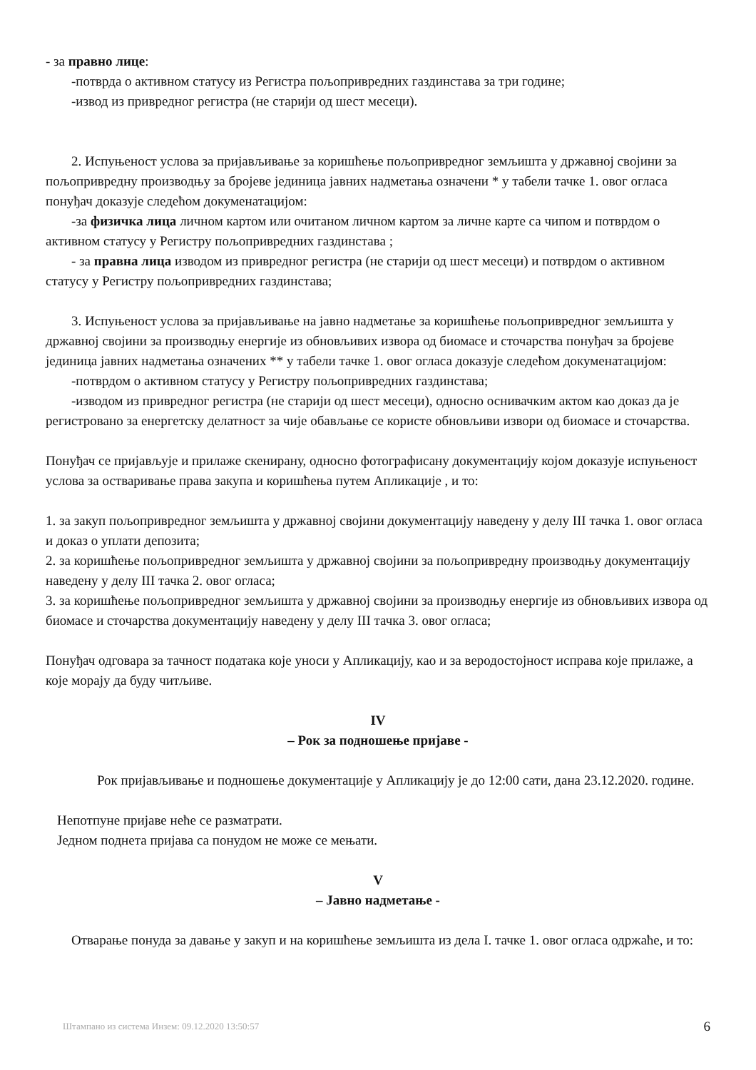- за правно лице:
-потврда о активном статусу из Регистра пољопривредних газдинстава за три године;
-извод из привредног регистра (не старији од шест месеци).
2. Испуњеност услова за пријављивање за коришћење пољопривредног земљишта у државној својини за пољопривредну производњу за бројеве јединица јавних надметања означени * у табели тачке 1. овог огласа понуђач доказује следећом докуменатацијом:
-за физичка лица личном картом или очитаном личном картом за личне карте са чипом и потврдом о активном статусу у Регистру пољопривредних газдинстава ;
- за правна лица изводом из привредног регистра (не старији од шест месеци) и потврдом о активном статусу у Регистру пољопривредних газдинстава;
3. Испуњеност услова за пријављивање на јавно надметање за коришћење пољопривредног земљишта у државној својини за производњу енергије из обновљивих извора од биомасе и сточарства понуђач за бројеве јединица јавних надметања означених ** у табели тачке 1. овог огласа доказује следећом докуменатацијом:
-потврдом о активном статусу у Регистру пољопривредних газдинстава;
-изводом из привредног регистра (не старији од шест месеци), односно оснивачким актом као доказ да је регистровано за енергетску делатност за чије обављање се користе обновљиви извори од биомасе и сточарства.
Понуђач се пријављује и прилаже скенирану, односно фотографисану документацију којом доказује испуњеност услова за остваривање права закупа и коришћења путем Апликације , и то:
1. за закуп пољопривредног земљишта у државној својини документацију наведену у делу III тачка 1. овог огласа и доказ о уплати депозита;
2. за коришћење пољопривредног земљишта у државној својини за пољопривредну производњу документацију наведену у делу III тачка 2. овог огласа;
3. за коришћење пољопривредног земљишта у државној својини за производњу енергије из обновљивих извора од биомасе и сточарства документацију наведену у делу III тачка 3. овог огласа;
Понуђач одговара за тачност података које уноси у Апликацију, као и за веродостојност исправа које прилаже, а које морају да буду читљиве.
IV
– Рок за подношење пријаве -
Рок пријављивање и подношење документације у Апликацију је до 12:00 сати, дана 23.12.2020. године.
Непотпуне пријаве неће се разматрати.
Једном поднета пријава са понудом не може се мењати.
V
– Јавно надметање -
Отварање понуда за давање у закуп и на коришћење земљишта из дела I. тачке 1. овог огласа одржаће, и то:
Штампано из система Инзем: 09.12.2020 13:50:57 6